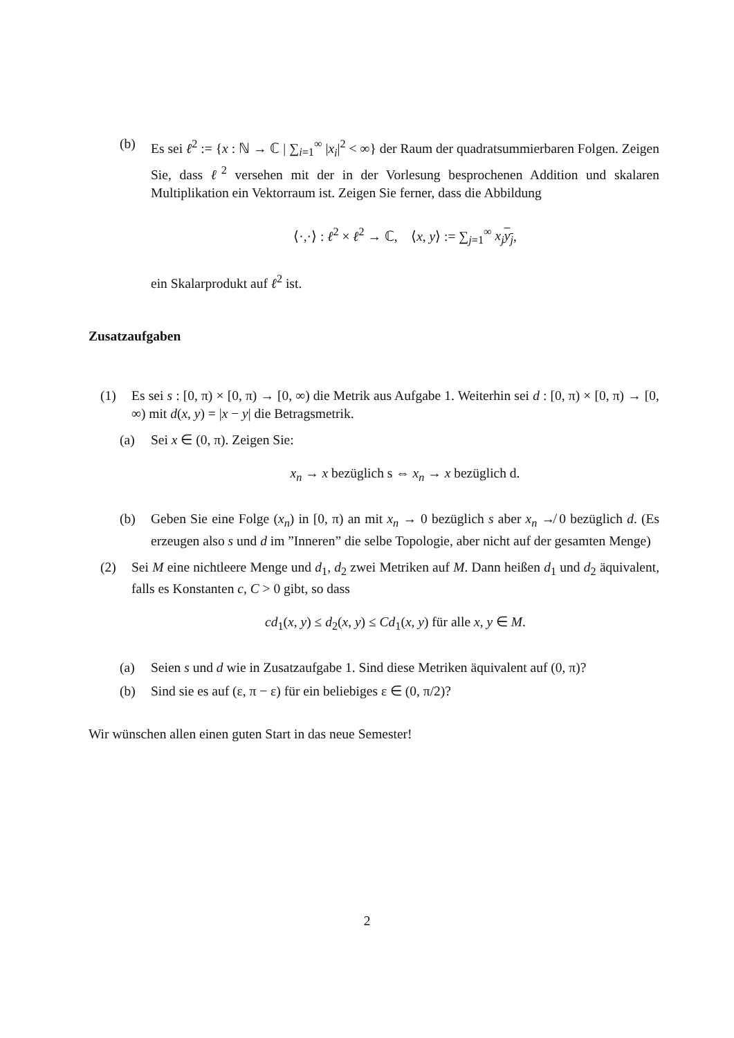(b) Es sei ℓ<sup>2</sup> := {x : ℕ → ℂ | ∑<sub>i=1</sub><sup>∞</sup> |x<sub>i</sub>|<sup>2</sup> < ∞} der Raum der quadratsummierbaren Folgen. Zeigen Sie, dass ℓ<sup>2</sup> versehen mit der in der Vorlesung besprochenen Addition und skalaren Multiplikation ein Vektorraum ist. Zeigen Sie ferner, dass die Abbildung
⟨·,·⟩ : ℓ<sup>2</sup> × ℓ<sup>2</sup> → ℂ, ⟨x, y⟩ := ∑<sub>j=1</sub><sup>∞</sup> x<sub>j</sub> y<sub>j</sub>,
ein Skalarprodukt auf ℓ<sup>2</sup> ist.
Zusatzaufgaben
(1) Es sei s : [0, π) × [0, π) → [0, ∞) die Metrik aus Aufgabe 1. Weiterhin sei d : [0, π) × [0, π) → [0, ∞) mit d(x, y) = |x − y| die Betragsmetrik.
(a) Sei x ∈ (0, π). Zeigen Sie:
x<sub>n</sub> → x bezüglich s ⇔ x<sub>n</sub> → x bezüglich d.
(b) Geben Sie eine Folge (x<sub>n</sub>) in [0, π) an mit x<sub>n</sub> → 0 bezüglich s aber x<sub>n</sub> ↛ 0 bezüglich d. (Es erzeugen also s und d im ”Inneren” die selbe Topologie, aber nicht auf der gesamten Menge)
(2) Sei M eine nichtleere Menge und d<sub>1</sub>, d<sub>2</sub> zwei Metriken auf M. Dann heißen d<sub>1</sub> und d<sub>2</sub> äquivalent, falls es Konstanten c, C > 0 gibt, so dass
cd<sub>1</sub>(x, y) ≤ d<sub>2</sub>(x, y) ≤ Cd<sub>1</sub>(x, y) für alle x, y ∈ M.
(a) Seien s und d wie in Zusatzaufgabe 1. Sind diese Metriken äquivalent auf (0, π)?
(b) Sind sie es auf (ε, π − ε) für ein beliebiges ε ∈ (0, π/2)?
Wir wünschen allen einen guten Start in das neue Semester!
2